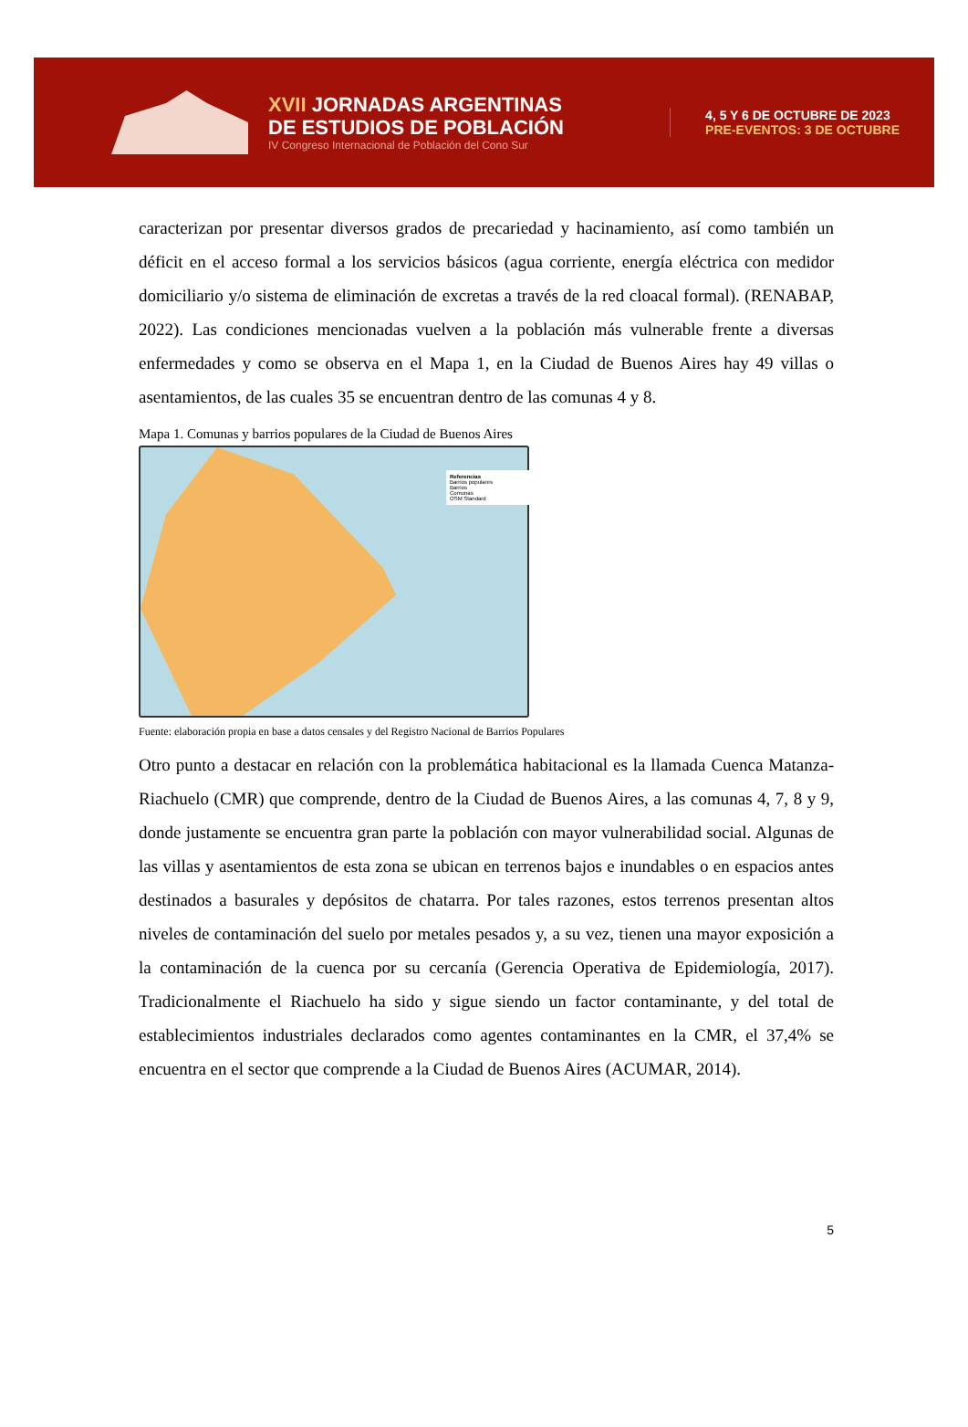XVII JORNADAS ARGENTINAS
DE ESTUDIOS DE POBLACIÓN
IV Congreso Internacional de Población del Cono Sur
4, 5 Y 6 DE OCTUBRE DE 2023
PRE-EVENTOS: 3 DE OCTUBRE
caracterizan por presentar diversos grados de precariedad y hacinamiento, así como también un déficit en el acceso formal a los servicios básicos (agua corriente, energía eléctrica con medidor domiciliario y/o sistema de eliminación de excretas a través de la red cloacal formal). (RENABAP, 2022). Las condiciones mencionadas vuelven a la población más vulnerable frente a diversas enfermedades y como se observa en el Mapa 1, en la Ciudad de Buenos Aires hay 49 villas o asentamientos, de las cuales 35 se encuentran dentro de las comunas 4 y 8.
Mapa 1. Comunas y barrios populares de la Ciudad de Buenos Aires
Referencias
Barrios populares
Barrios
Comunas
OSM Standard
Fuente: elaboración propia en base a datos censales y del Registro Nacional de Barrios Populares
Otro punto a destacar en relación con la problemática habitacional es la llamada Cuenca Matanza-Riachuelo (CMR) que comprende, dentro de la Ciudad de Buenos Aires, a las comunas 4, 7, 8 y 9, donde justamente se encuentra gran parte la población con mayor vulnerabilidad social. Algunas de las villas y asentamientos de esta zona se ubican en terrenos bajos e inundables o en espacios antes destinados a basurales y depósitos de chatarra. Por tales razones, estos terrenos presentan altos niveles de contaminación del suelo por metales pesados y, a su vez, tienen una mayor exposición a la contaminación de la cuenca por su cercanía (Gerencia Operativa de Epidemiología, 2017). Tradicionalmente el Riachuelo ha sido y sigue siendo un factor contaminante, y del total de establecimientos industriales declarados como agentes contaminantes en la CMR, el 37,4% se encuentra en el sector que comprende a la Ciudad de Buenos Aires (ACUMAR, 2014).
5